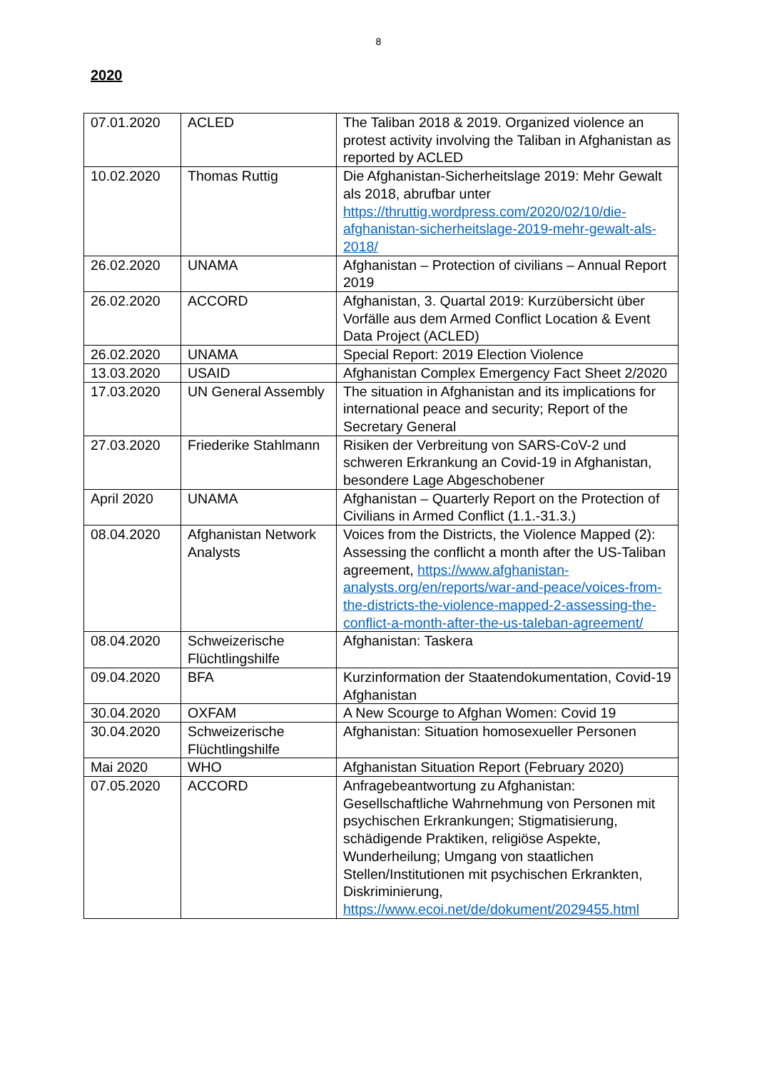8
2020
| 07.01.2020 | ACLED | The Taliban 2018 & 2019. Organized violence an protest activity involving the Taliban in Afghanistan as reported by ACLED |
| 10.02.2020 | Thomas Ruttig | Die Afghanistan-Sicherheitslage 2019: Mehr Gewalt als 2018, abrufbar unter https://thruttig.wordpress.com/2020/02/10/die-afghanistan-sicherheitslage-2019-mehr-gewalt-als-2018/ |
| 26.02.2020 | UNAMA | Afghanistan – Protection of civilians – Annual Report 2019 |
| 26.02.2020 | ACCORD | Afghanistan, 3. Quartal 2019: Kurzübersicht über Vorfälle aus dem Armed Conflict Location & Event Data Project (ACLED) |
| 26.02.2020 | UNAMA | Special Report: 2019 Election Violence |
| 13.03.2020 | USAID | Afghanistan Complex Emergency Fact Sheet 2/2020 |
| 17.03.2020 | UN General Assembly | The situation in Afghanistan and its implications for international peace and security; Report of the Secretary General |
| 27.03.2020 | Friederike Stahlmann | Risiken der Verbreitung von SARS-CoV-2 und schweren Erkrankung an Covid-19 in Afghanistan, besondere Lage Abgeschobener |
| April 2020 | UNAMA | Afghanistan – Quarterly Report on the Protection of Civilians in Armed Conflict (1.1.-31.3.) |
| 08.04.2020 | Afghanistan Network Analysts | Voices from the Districts, the Violence Mapped (2): Assessing the conflicht a month after the US-Taliban agreement, https://www.afghanistan-analysts.org/en/reports/war-and-peace/voices-from-the-districts-the-violence-mapped-2-assessing-the-conflict-a-month-after-the-us-taleban-agreement/ |
| 08.04.2020 | Schweizerische Flüchtlingshilfe | Afghanistan: Taskera |
| 09.04.2020 | BFA | Kurzinformation der Staatendokumentation, Covid-19 Afghanistan |
| 30.04.2020 | OXFAM | A New Scourge to Afghan Women: Covid 19 |
| 30.04.2020 | Schweizerische Flüchtlingshilfe | Afghanistan: Situation homosexueller Personen |
| Mai 2020 | WHO | Afghanistan Situation Report (February 2020) |
| 07.05.2020 | ACCORD | Anfragebeantwortung zu Afghanistan: Gesellschaftliche Wahrnehmung von Personen mit psychischen Erkrankungen; Stigmatisierung, schädigende Praktiken, religiöse Aspekte, Wunderheilung; Umgang von staatlichen Stellen/Institutionen mit psychischen Erkrankten, Diskriminierung, https://www.ecoi.net/de/dokument/2029455.html |